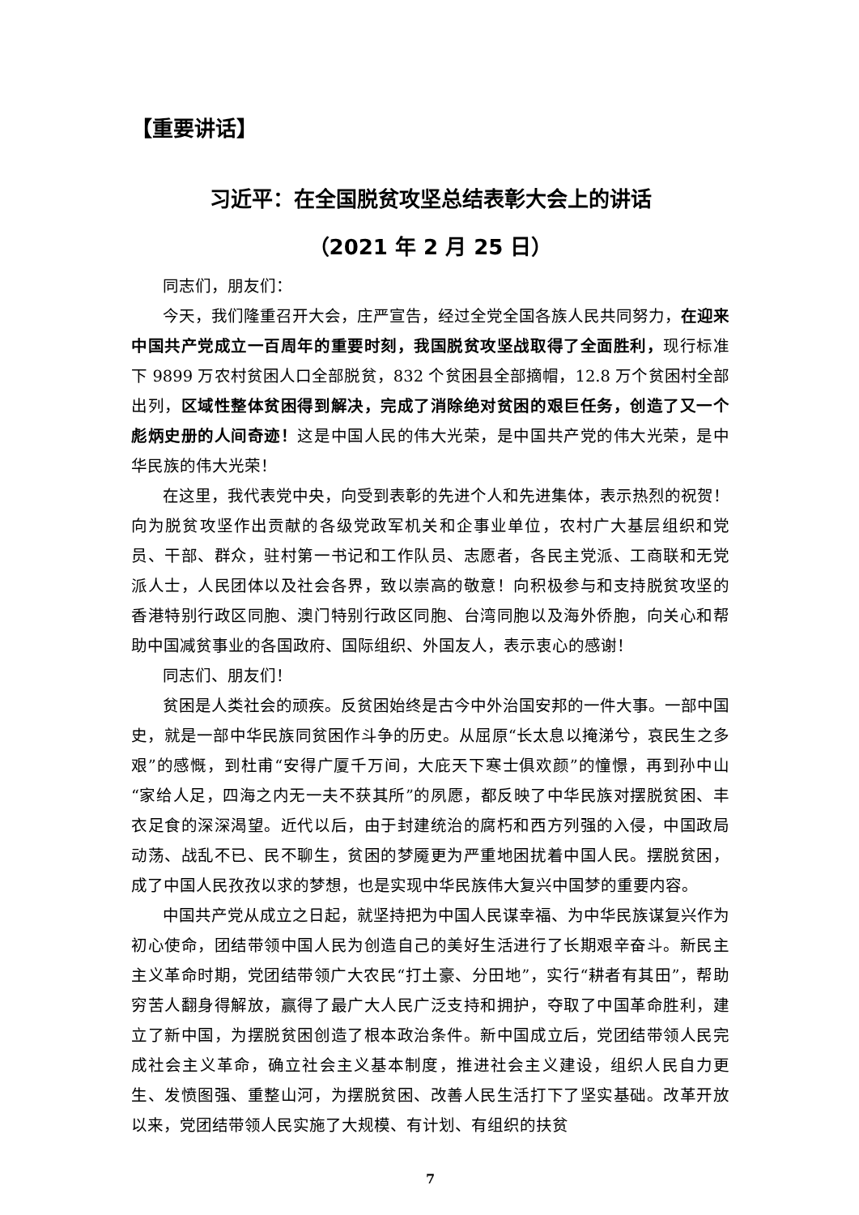【重要讲话】
习近平：在全国脱贫攻坚总结表彰大会上的讲话
（2021 年 2 月 25 日）
同志们，朋友们：
今天，我们隆重召开大会，庄严宣告，经过全党全国各族人民共同努力，在迎来中国共产党成立一百周年的重要时刻，我国脱贫攻坚战取得了全面胜利，现行标准下 9899 万农村贫困人口全部脱贫，832 个贫困县全部摘帽，12.8 万个贫困村全部出列，区域性整体贫困得到解决，完成了消除绝对贫困的艰巨任务，创造了又一个彪炳史册的人间奇迹！这是中国人民的伟大光荣，是中国共产党的伟大光荣，是中华民族的伟大光荣！
在这里，我代表党中央，向受到表彰的先进个人和先进集体，表示热烈的祝贺！向为脱贫攻坚作出贡献的各级党政军机关和企事业单位，农村广大基层组织和党员、干部、群众，驻村第一书记和工作队员、志愿者，各民主党派、工商联和无党派人士，人民团体以及社会各界，致以崇高的敬意！向积极参与和支持脱贫攻坚的香港特别行政区同胞、澳门特别行政区同胞、台湾同胞以及海外侨胞，向关心和帮助中国减贫事业的各国政府、国际组织、外国友人，表示衷心的感谢！
同志们、朋友们！
贫困是人类社会的顽疾。反贫困始终是古今中外治国安邦的一件大事。一部中国史，就是一部中华民族同贫困作斗争的历史。从屈原“长太息以掩涕兮，哀民生之多艰”的感慨，到杜甫“安得广厦千万间，大庇天下寒士俱欢颜”的憧憬，再到孙中山“家给人足，四海之内无一夫不获其所”的夙愿，都反映了中华民族对摆脱贫困、丰衣足食的深深渴望。近代以后，由于封建统治的腐朽和西方列强的入侵，中国政局动荡、战乱不已、民不聊生，贫困的梦魇更为严重地困扰着中国人民。摆脱贫困，成了中国人民孜孜以求的梦想，也是实现中华民族伟大复兴中国梦的重要内容。
中国共产党从成立之日起，就坚持把为中国人民谋幸福、为中华民族谋复兴作为初心使命，团结带领中国人民为创造自己的美好生活进行了长期艰辛奋斗。新民主主义革命时期，党团结带领广大农民“打土豪、分田地”，实行“耕者有其田”，帮助穷苦人翻身得解放，赢得了最广大人民广泛支持和拥护，夺取了中国革命胜利，建立了新中国，为摆脱贫困创造了根本政治条件。新中国成立后，党团结带领人民完成社会主义革命，确立社会主义基本制度，推进社会主义建设，组织人民自力更生、发愤图强、重整山河，为摆脱贫困、改善人民生活打下了坚实基础。改革开放以来，党团结带领人民实施了大规模、有计划、有组织的扶贫
7